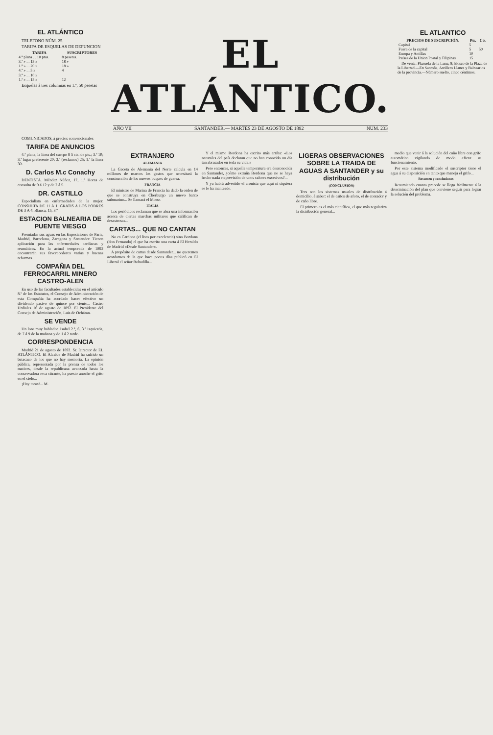EL ATLÁNTICO
TELEFONO NÚM. 25.
TARIFA DE ESQUELAS DE DEFUNCION
| TARIFA | SUSCRIPTORES |
| --- | --- |
| 4.ª plana . . 10 ptas. | 8 pesetas. |
| 3.ª » . . 15 » | 18 » |
| 1.ª » . . 20 » | 18 » |
| 4.ª » . . 5 » | 4 |
| 3.ª » . . 10 » | |
| 1.ª » . . 15 » | 12 |
Esquelas á tres columnas en 1.ª, 50 pesetas
EL ATLÁNTICO.
AÑO VII SANTANDER.— MARTES 23 DE AGOSTO DE 1892 NUM. 233
EL ATLANTICO
| PRECIOS DE SUSCRIPCIÓN. | Pts. | Cts. |
| --- | --- | --- |
| Capital | 5 | |
| Fuera de la capital | 5 | 50 |
| Europa y Antillas | 10 | |
| Países de la Union Postal y Filipinas | 15 | |
De venta: Plazuela de la Luna, 8; kiosco de la Plaza de la Libertad.—En Santoña, Astillero Llanes y Balnearios de la provincia.—Número suelto, cinco céntimos.
COMUNICADOS, á precios convencionales
TARIFA DE ANUNCIOS
4.ª plana, la línea del cuerpo 8 5 cts. de pts.; 3.ª 10; 3.ª lugar preferente 20; 3.ª (reclamos) 25; 1.ª la línea 30.
D. Carlos M.c Conachy
DENTISTA. Méndez Núñez, 17, 1.º Horas de consulta de 9 á 12 y de 2 á 5.
DR. CASTILLO
Especialista en enfermedades de la mujer. CONSULTA DE 11 A 1. GRATIS A LOS POBRES DE 3 A 4. Blanca, 15, 3.º
ESTACION BALNEARIA DE PUENTE VIESGO
Premiadas sus aguas en las Exposiciones de París, Madrid, Barcelona, Zaragoza y Santander. Tienen aplicación para las enfermedades cardiacas y reumáticas. En la actual temporada de 1892 encontrarán sus favorecedores varias y buenas reformas.
COMPAÑIA DEL FERROCARRIL MINERO CASTRO-ALEN
En uso de las facultades establecidas en el artículo 8.º de los Estatutos, el Consejo de Administración de esta Compañía ha acordado hacer efectivo un dividendo pasivo de quince por ciento... Castro Urdiales 16 de agosto de 1892. El Presidente del Consejo de Administración, Luis de Ocháran.
SE VENDE
Un loro muy hablador. Isabel 2.ª, 6, 3.º izquierda, de 7 á 9 de la mañana y de 1 á 2 tarde.
CORRESPONDENCIA
Madrid 21 de agosto de 1892. Sr. Director de EL ATLÁNTICO. El Alcalde de Madrid ha sufrido un batacazo de los que no hay memoria. La opinión pública, representada por la prensa de todos los matices, desde la republicana avanzada hasta la conservadora reca citrante, ha puesto anoche el grito en el cielo...
¡Hay toros!... M.
EXTRANJERO
ALEMANIA
La Gaceta de Alemania del Norte calcula en 14 millones de marcos los gastos que necesitará la construcción de los nuevos buques de guerra.
FRANCIA
El ministro de Marina de Francia ha dado la orden de que se construya en Cherburgo un nuevo barco submarino... Se llamará el Morse.
ITALIA
Los periódicos reclaman que se abra una información acerca de ciertas marchas militares que califican de desastrosas...
CARTAS... QUE NO CANTAN
No es Cardona (el listo por excelencia) sino Bordona (don Fernando) el que ha escrito una carta á El Heraldo de Madrid «Desde Santander».
A propósito de cartas desde Santander... no queremos acordarnos de la que hace pocos días publicó en El Liberal el señor Bobadilla...
Y el mismo Bordona ha escrito más arriba: «Los naturales del país declaran que no han conocido un día tan abrasador en toda su vida.»
Pero entonces, si aquella temperatura era desconocida en Santander, ¿cómo extraña Bordona que no se haya hecho nada en previsión de unos calores excesivos?...
Y ya habrá advertido el cronista que aquí ni siquiera se le ha manteado.
LIGERAS OBSERVACIONES SOBRE LA TRAIDA DE AGUAS A SANTANDER y su distribución
(CONCLUSION)
Tres son los sistemas usuales de distribución á domicilio, á saber: el de caños de aforo, el de contador y de caño libre.
El primero es el más científico, el que más regulariza la distribución general...
medio que venir á la solución del caño libre con grifo automático vigilando de modo eficaz su funcionamiento.
Por este sistema modificado el suscriptor tiene el agua á su disposición en tanto que maneja el grifo...
Resumen y conclusiones
Resumiendo cuanto precede se llega fácilmente á la determinación del plan que conviene seguir para lograr la solución del problema.